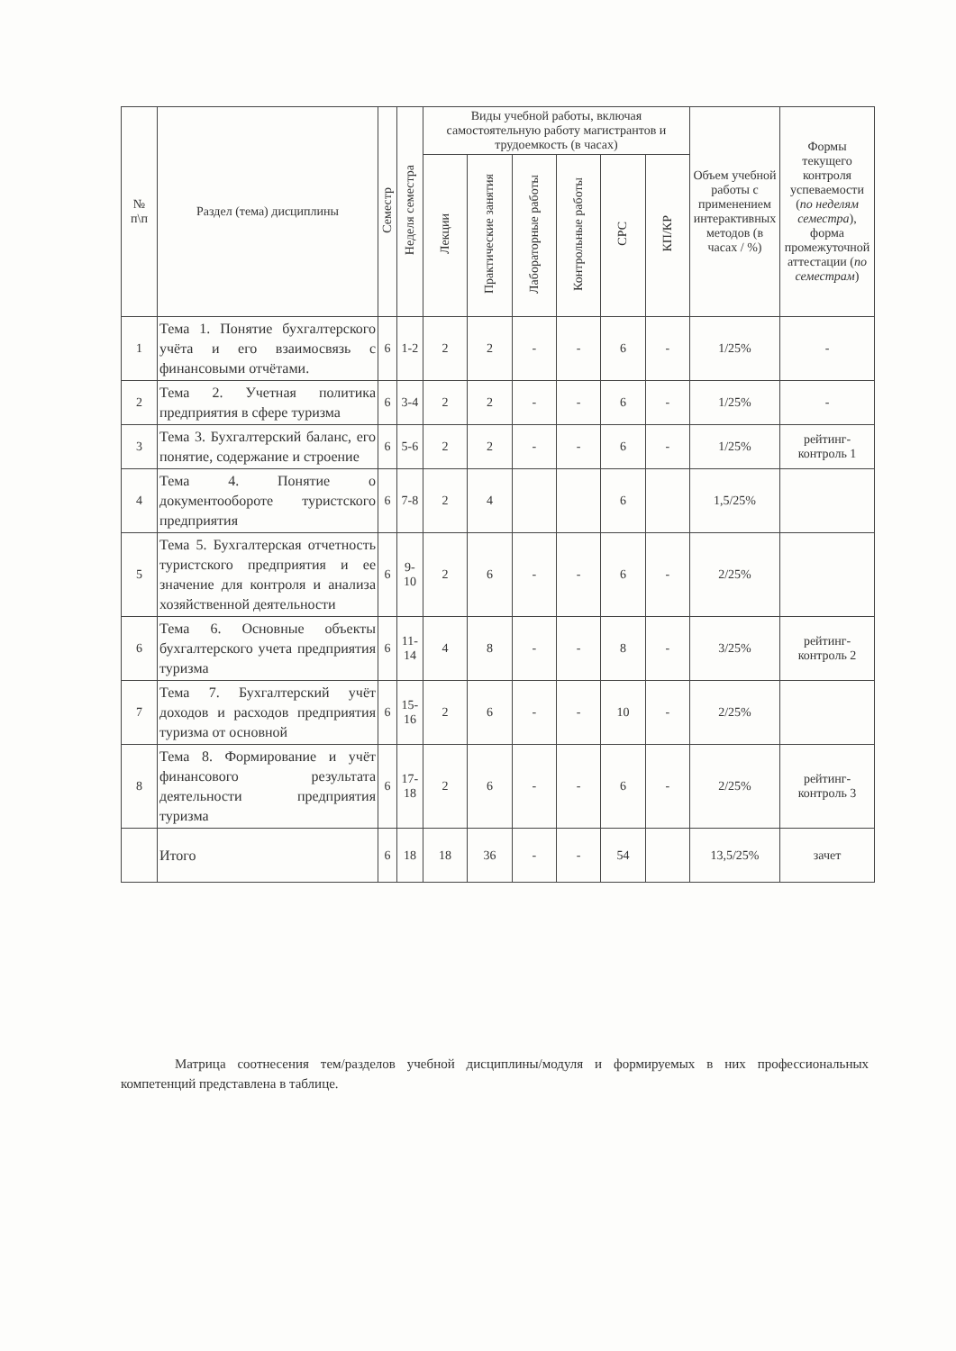| № п\п | Раздел (тема) дисциплины | Семестр | Неделя семестра | Виды учебной работы, включая самостоятельную работу магистрантов и трудоемкость (в часах) | | | | | | Объем учебной работы с применением интерактивных методов (в часах / %) | Формы текущего контроля успеваемости ( по неделям семестра ), форма промежуточной аттестации ( по семестрам ) |
| --- | --- | --- | --- | --- | --- | --- | --- | --- | --- | --- | --- |
| | | | | Лекции | Практические занятия | Лабораторные работы | Контрольные работы | СРС | КП/КР | | |
| 1 | Тема 1. Понятие бухгалтерского учёта и его взаимосвязь с финансовыми отчётами. | 6 | 1-2 | 2 | 2 | - | - | 6 | - | 1/25% | - |
| 2 | Тема 2. Учетная политика предприятия в сфере туризма | 6 | 3-4 | 2 | 2 | - | - | 6 | - | 1/25% | - |
| 3 | Тема 3. Бухгалтерский баланс, его понятие, содержание и строение | 6 | 5-6 | 2 | 2 | - | - | 6 | - | 1/25% | рейтинг-контроль 1 |
| 4 | Тема 4. Понятие о документообороте туристского предприятия | 6 | 7-8 | 2 | 4 | | | 6 | | 1,5/25% | |
| 5 | Тема 5. Бухгалтерская отчетность туристского предприятия и ее значение для контроля и анализа хозяйственной деятельности | 6 | 9-10 | 2 | 6 | - | - | 6 | - | 2/25% | |
| 6 | Тема 6. Основные объекты бухгалтерского учета предприятия туризма | 6 | 11-14 | 4 | 8 | - | - | 8 | - | 3/25% | рейтинг-контроль 2 |
| 7 | Тема 7. Бухгалтерский учёт доходов и расходов предприятия туризма от основной | 6 | 15-16 | 2 | 6 | - | - | 10 | - | 2/25% | |
| 8 | Тема 8. Формирование и учёт финансового результата деятельности предприятия туризма | 6 | 17-18 | 2 | 6 | - | - | 6 | - | 2/25% | рейтинг-контроль 3 |
| | Итого | 6 | 18 | 18 | 36 | - | - | 54 | | 13,5/25% | зачет |
Матрица соотнесения тем/разделов учебной дисциплины/модуля и формируемых в них профессиональных компетенций представлена в таблице.